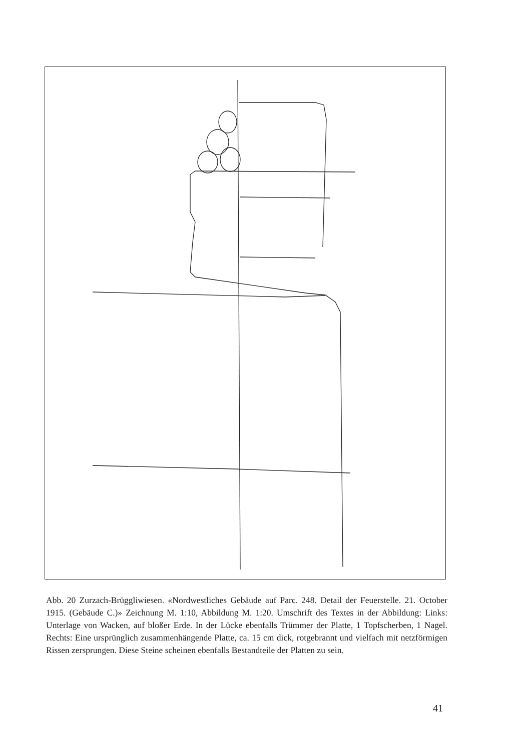Abb. 20 Zurzach-Brüggliwiesen. «Nordwestliches Gebäude auf Parc. 248. Detail der Feuerstelle. 21. October 1915. (Gebäude C.)» Zeichnung M. 1:10, Abbildung M. 1:20. Umschrift des Textes in der Abbildung: Links: Unterlage von Wacken, auf bloßer Erde. In der Lücke ebenfalls Trümmer der Platte, 1 Topfscherben, 1 Nagel. Rechts: Eine ursprünglich zusammenhängende Platte, ca. 15 cm dick, rotgebrannt und vielfach mit netzförmigen Rissen zersprungen. Diese Steine scheinen ebenfalls Bestandteile der Platten zu sein.
41